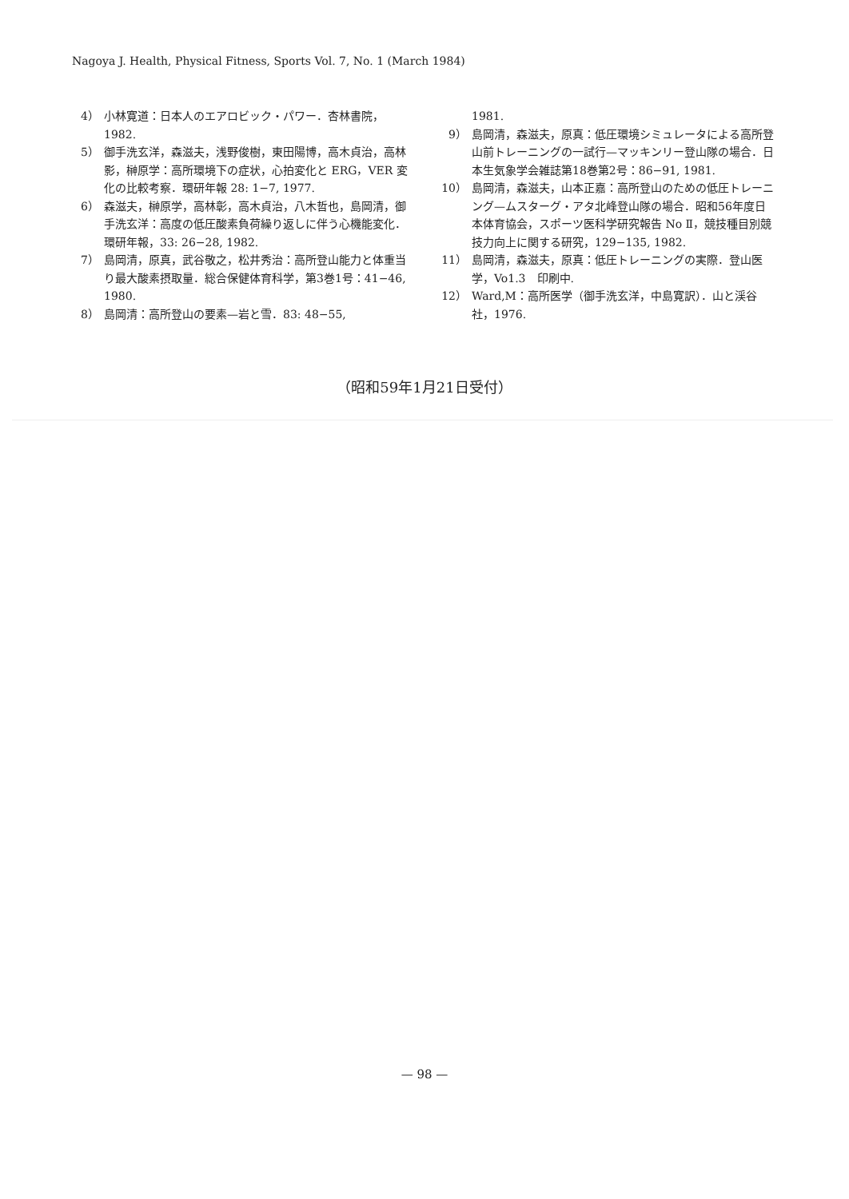Nagoya J. Health, Physical Fitness, Sports Vol. 7, No. 1 (March 1984)
4） 小林寛道：日本人のエアロビック・パワー．杏林書院，1982.
5） 御手洗玄洋，森滋夫，浅野俊樹，東田陽博，高木貞治，高林影，榊原学：高所環境下の症状，心拍変化と ERG，VER 変化の比較考察．環研年報 28: 1−7, 1977.
6） 森滋夫，榊原学，高林彰，高木貞治，八木哲也，島岡清，御手洗玄洋：高度の低圧酸素負荷繰り返しに伴う心機能変化．環研年報，33: 26−28, 1982.
7） 島岡清，原真，武谷敬之，松井秀治：高所登山能力と体重当り最大酸素摂取量．総合保健体育科学，第3巻1号：41−46, 1980.
8） 島岡清：高所登山の要素—岩と雪．83: 48−55,
1981.
9） 島岡清，森滋夫，原真：低圧環境シミュレータによる高所登山前トレーニングの一試行—マッキンリー登山隊の場合．日本生気象学会雑誌第18巻第2号：86−91, 1981.
10） 島岡清，森滋夫，山本正嘉：高所登山のための低圧トレーニング—ムスターグ・アタ北峰登山隊の場合．昭和56年度日本体育協会，スポーツ医科学研究報告 No Ⅱ，競技種目別競技力向上に関する研究，129−135, 1982.
11） 島岡清，森滋夫，原真：低圧トレーニングの実際．登山医学，Vo1.3　印刷中.
12） Ward,M：高所医学（御手洗玄洋，中島寛訳）．山と渓谷社，1976.
（昭和59年1月21日受付）
— 98 —